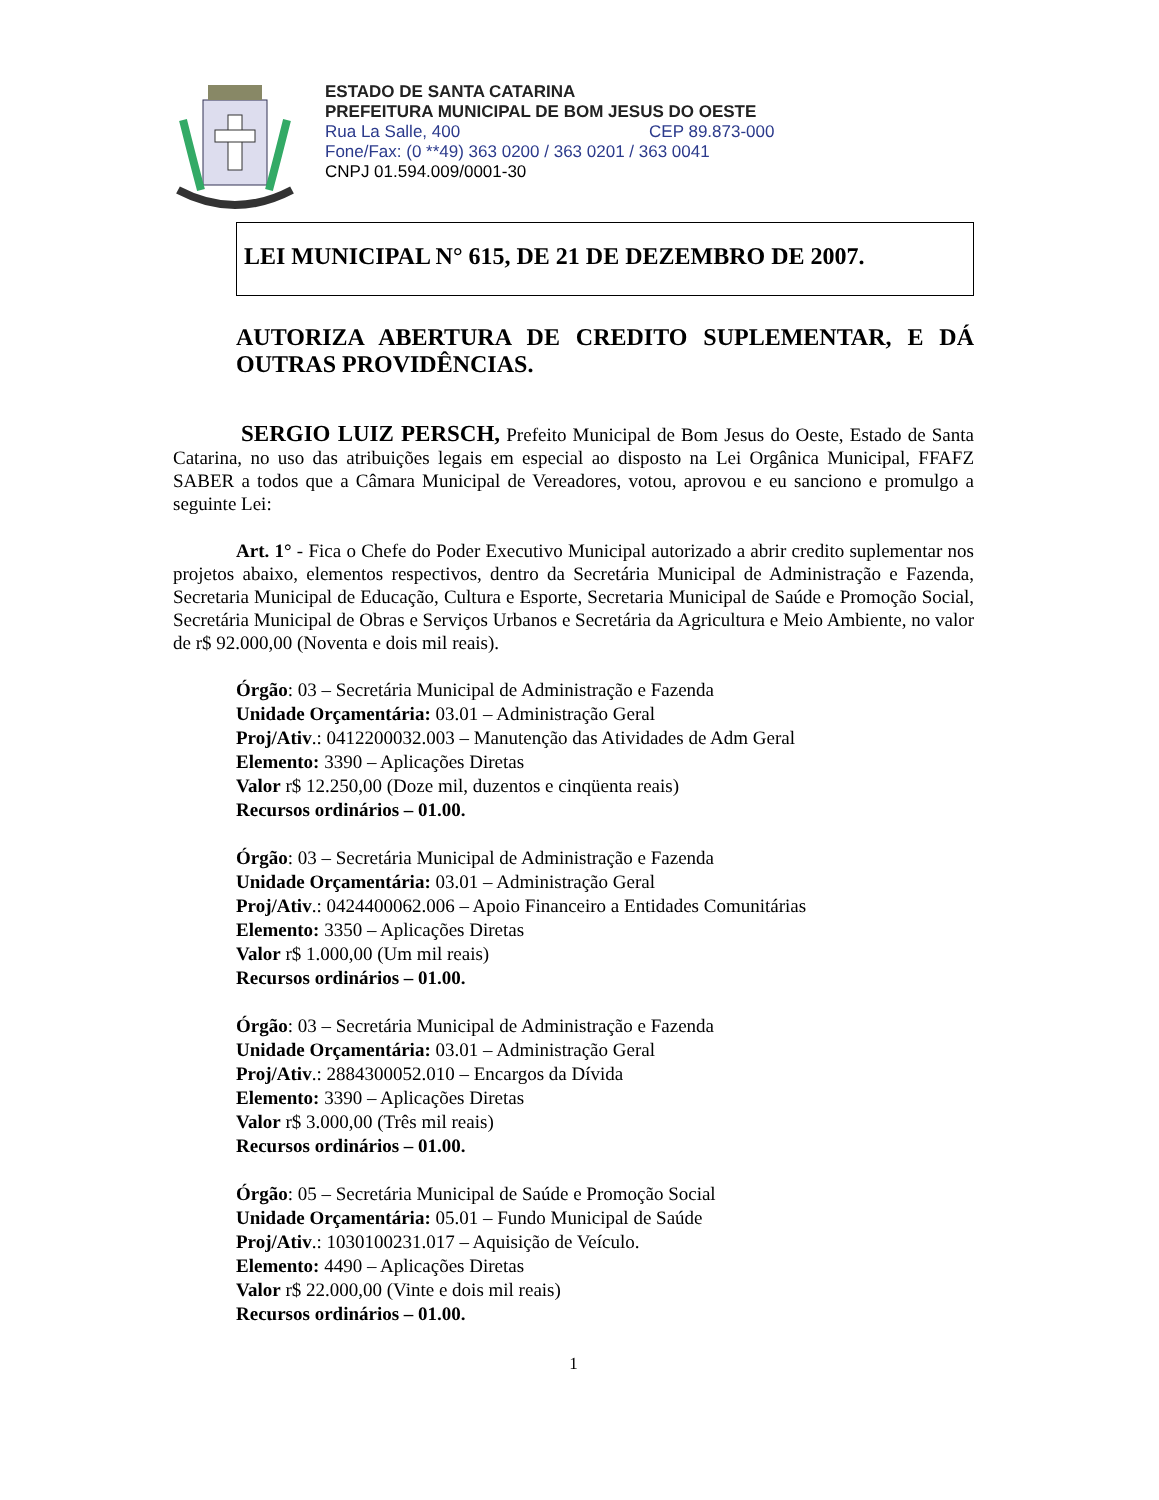ESTADO DE SANTA CATARINA
PREFEITURA MUNICIPAL DE BOM JESUS DO OESTE
Rua La Salle, 400 CEP 89.873-000
Fone/Fax: (0 **49) 363 0200 / 363 0201 / 363 0041
CNPJ 01.594.009/0001-30
LEI MUNICIPAL N° 615, DE 21 DE DEZEMBRO DE 2007.
AUTORIZA ABERTURA DE CREDITO SUPLEMENTAR, E DÁ OUTRAS PROVIDÊNCIAS.
SERGIO LUIZ PERSCH, Prefeito Municipal de Bom Jesus do Oeste, Estado de Santa Catarina, no uso das atribuições legais em especial ao disposto na Lei Orgânica Municipal, FFAFZ SABER a todos que a Câmara Municipal de Vereadores, votou, aprovou e eu sanciono e promulgo a seguinte Lei:
Art. 1° - Fica o Chefe do Poder Executivo Municipal autorizado a abrir credito suplementar nos projetos abaixo, elementos respectivos, dentro da Secretária Municipal de Administração e Fazenda, Secretaria Municipal de Educação, Cultura e Esporte, Secretaria Municipal de Saúde e Promoção Social, Secretária Municipal de Obras e Serviços Urbanos e Secretária da Agricultura e Meio Ambiente, no valor de r$ 92.000,00 (Noventa e dois mil reais).
Órgão: 03 – Secretária Municipal de Administração e Fazenda
Unidade Orçamentária: 03.01 – Administração Geral
Proj/Ativ.: 0412200032.003 – Manutenção das Atividades de Adm Geral
Elemento: 3390 – Aplicações Diretas
Valor r$ 12.250,00 (Doze mil, duzentos e cinqüenta reais)
Recursos ordinários – 01.00.
Órgão: 03 – Secretária Municipal de Administração e Fazenda
Unidade Orçamentária: 03.01 – Administração Geral
Proj/Ativ.: 0424400062.006 – Apoio Financeiro a Entidades Comunitárias
Elemento: 3350 – Aplicações Diretas
Valor r$ 1.000,00 (Um mil reais)
Recursos ordinários – 01.00.
Órgão: 03 – Secretária Municipal de Administração e Fazenda
Unidade Orçamentária: 03.01 – Administração Geral
Proj/Ativ.: 2884300052.010 – Encargos da Dívida
Elemento: 3390 – Aplicações Diretas
Valor r$ 3.000,00 (Três mil reais)
Recursos ordinários – 01.00.
Órgão: 05 – Secretária Municipal de Saúde e Promoção Social
Unidade Orçamentária: 05.01 – Fundo Municipal de Saúde
Proj/Ativ.: 1030100231.017 – Aquisição de Veículo.
Elemento: 4490 – Aplicações Diretas
Valor r$ 22.000,00 (Vinte e dois mil reais)
Recursos ordinários – 01.00.
1